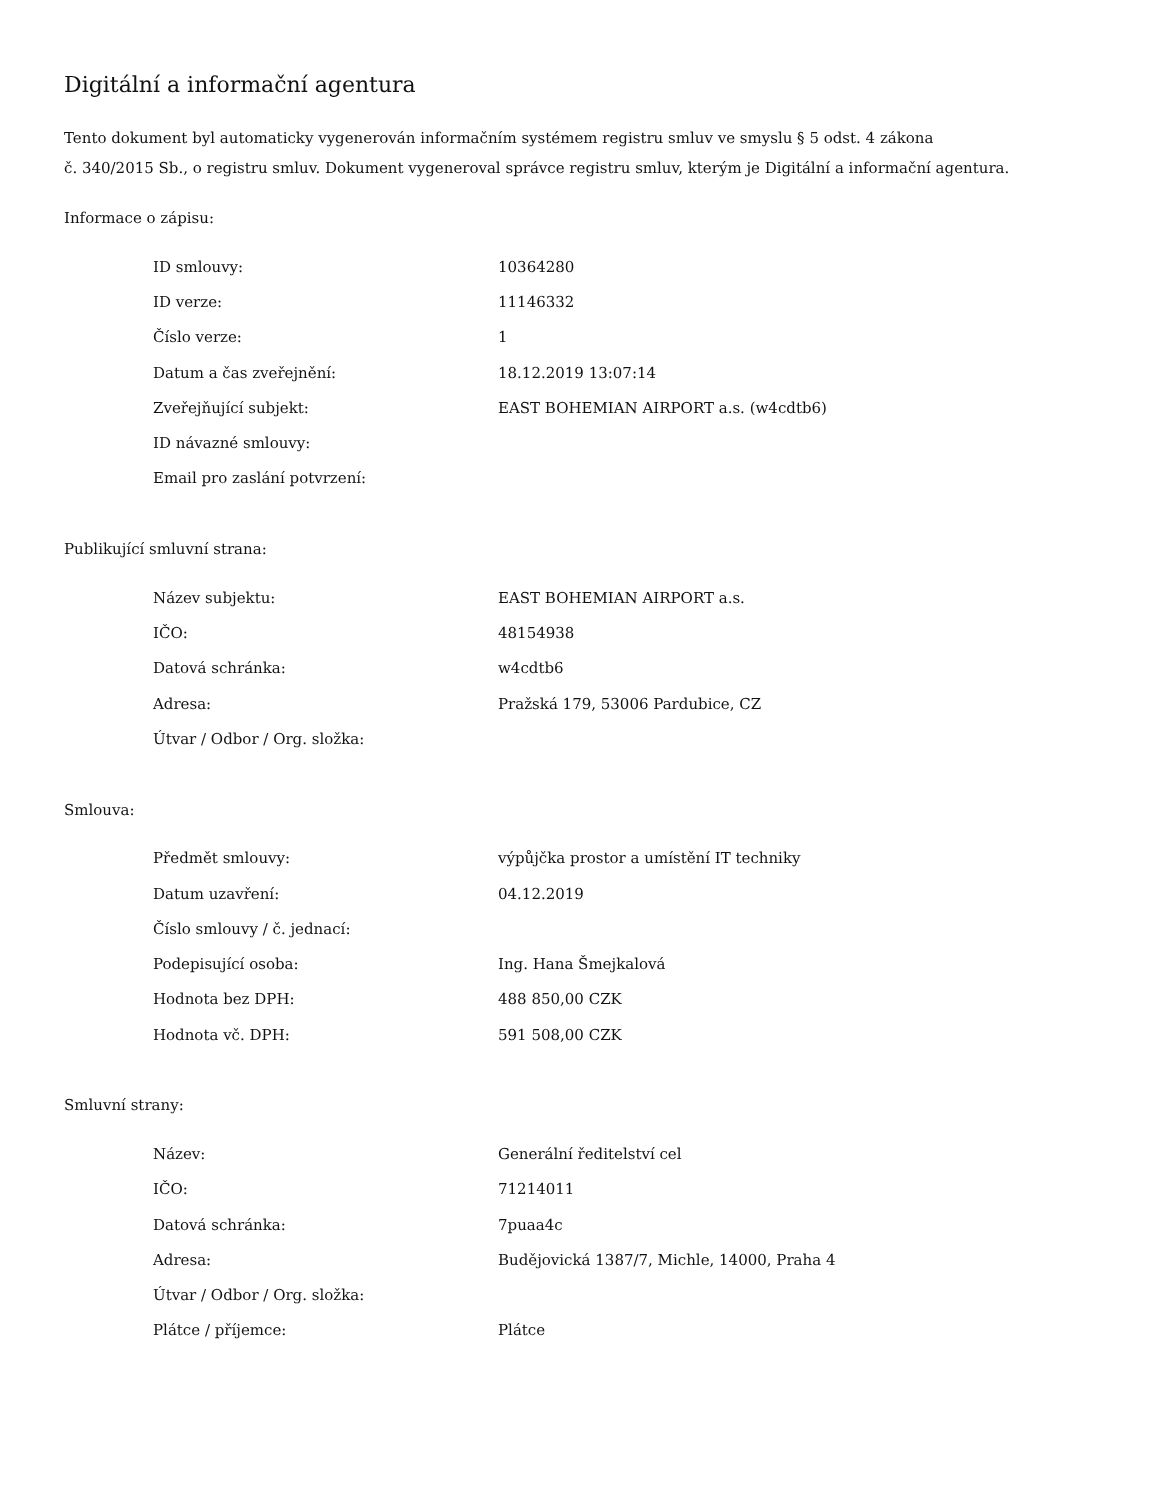Digitální a informační agentura
Tento dokument byl automaticky vygenerován informačním systémem registru smluv ve smyslu § 5 odst. 4 zákona
č. 340/2015 Sb., o registru smluv. Dokument vygeneroval správce registru smluv, kterým je Digitální a informační agentura.
Informace o zápisu:
| ID smlouvy: | 10364280 |
| ID verze: | 11146332 |
| Číslo verze: | 1 |
| Datum a čas zveřejnění: | 18.12.2019 13:07:14 |
| Zveřejňující subjekt: | EAST BOHEMIAN AIRPORT a.s. (w4cdtb6) |
| ID návazné smlouvy: | |
| Email pro zaslání potvrzení: | |
Publikující smluvní strana:
| Název subjektu: | EAST BOHEMIAN AIRPORT a.s. |
| IČO: | 48154938 |
| Datová schránka: | w4cdtb6 |
| Adresa: | Pražská 179, 53006 Pardubice, CZ |
| Útvar / Odbor / Org. složka: | |
Smlouva:
| Předmět smlouvy: | výpůjčka prostor a umístění IT techniky |
| Datum uzavření: | 04.12.2019 |
| Číslo smlouvy / č. jednací: | |
| Podepisující osoba: | Ing. Hana Šmejkalová |
| Hodnota bez DPH: | 488 850,00 CZK |
| Hodnota vč. DPH: | 591 508,00 CZK |
Smluvní strany:
| Název: | Generální ředitelství cel |
| IČO: | 71214011 |
| Datová schránka: | 7puaa4c |
| Adresa: | Budějovická 1387/7, Michle, 14000, Praha 4 |
| Útvar / Odbor / Org. složka: | |
| Plátce / příjemce: | Plátce |